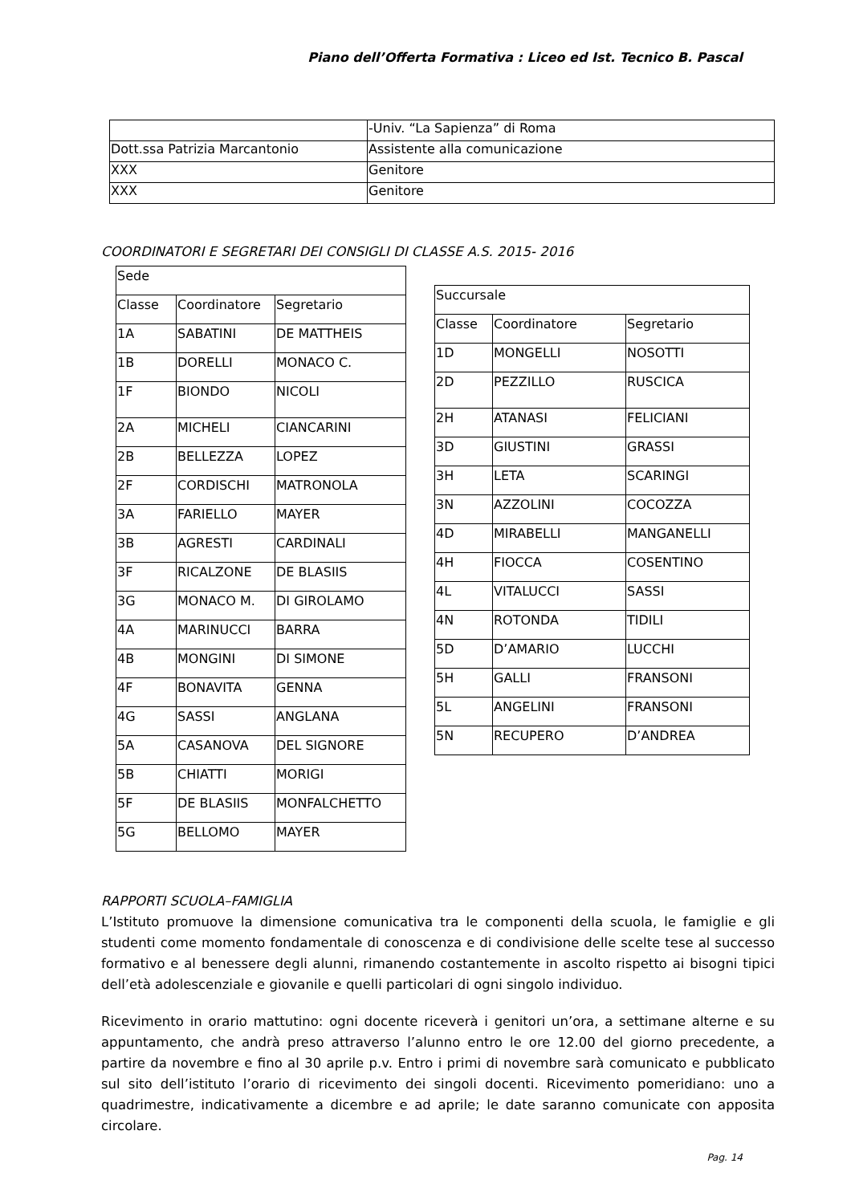Piano dell’Offerta Formativa : Liceo ed Ist. Tecnico B. Pascal
| | -Univ. “La Sapienza” di Roma |
| Dott.ssa Patrizia Marcantonio | Assistente alla comunicazione |
| XXX | Genitore |
| XXX | Genitore |
COORDINATORI E SEGRETARI DEI CONSIGLI DI CLASSE A.S. 2015- 2016
| Sede | | |
| Classe | Coordinatore | Segretario |
| 1A | SABATINI | DE MATTHEIS |
| 1B | DORELLI | MONACO C. |
| 1F | BIONDO | NICOLI |
| 2A | MICHELI | CIANCARINI |
| 2B | BELLEZZA | LOPEZ |
| 2F | CORDISCHI | MATRONOLA |
| 3A | FARIELLO | MAYER |
| 3B | AGRESTI | CARDINALI |
| 3F | RICALZONE | DE BLASIIS |
| 3G | MONACO M. | DI GIROLAMO |
| 4A | MARINUCCI | BARRA |
| 4B | MONGINI | DI SIMONE |
| 4F | BONAVITA | GENNA |
| 4G | SASSI | ANGLANA |
| 5A | CASANOVA | DEL SIGNORE |
| 5B | CHIATTI | MORIGI |
| 5F | DE BLASIIS | MONFALCHETTO |
| 5G | BELLOMO | MAYER |
| Succursale | | |
| Classe | Coordinatore | Segretario |
| 1D | MONGELLI | NOSOTTI |
| 2D | PEZZILLO | RUSCICA |
| 2H | ATANASI | FELICIANI |
| 3D | GIUSTINI | GRASSI |
| 3H | LETA | SCARINGI |
| 3N | AZZOLINI | COCOZZA |
| 4D | MIRABELLI | MANGANELLI |
| 4H | FIOCCA | COSENTINO |
| 4L | VITALUCCI | SASSI |
| 4N | ROTONDA | TIDILI |
| 5D | D’AMARIO | LUCCHI |
| 5H | GALLI | FRANSONI |
| 5L | ANGELINI | FRANSONI |
| 5N | RECUPERO | D’ANDREA |
RAPPORTI SCUOLA–FAMIGLIA
L’Istituto promuove la dimensione comunicativa tra le componenti della scuola, le famiglie e gli studenti come momento fondamentale di conoscenza e di condivisione delle scelte tese al successo formativo e al benessere degli alunni, rimanendo costantemente in ascolto rispetto ai bisogni tipici dell’età adolescenziale e giovanile e quelli particolari di ogni singolo individuo.
Ricevimento in orario mattutino: ogni docente riceverà i genitori un’ora, a settimane alterne e su appuntamento, che andrà preso attraverso l’alunno entro le ore 12.00 del giorno precedente, a partire da novembre e fino al 30 aprile p.v. Entro i primi di novembre sarà comunicato e pubblicato sul sito dell’istituto l’orario di ricevimento dei singoli docenti. Ricevimento pomeridiano: uno a quadrimestre, indicativamente a dicembre e ad aprile; le date saranno comunicate con apposita circolare.
Pag. 14